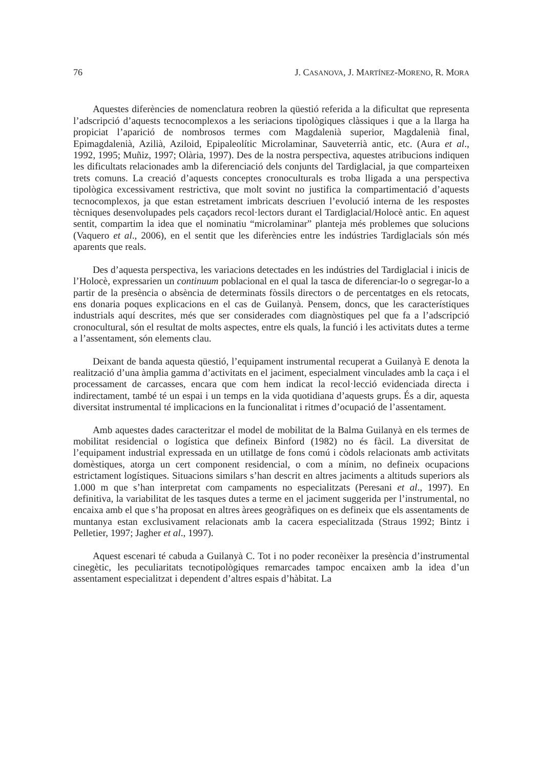76 J. CASANOVA, J. MARTÍNEZ-MORENO, R. MORA
Aquestes diferències de nomenclatura reobren la qüestió referida a la dificultat que representa l’adscripció d’aquests tecnocomplexos a les seriacions tipològiques clàssiques i que a la llarga ha propiciat l’aparició de nombrosos termes com Magdalenià superior, Magdalenià final, Epimagdalenià, Azilià, Aziloid, Epipaleolític Microlaminar, Sauveterrià antic, etc. (Aura et al., 1992, 1995; Muñiz, 1997; Olària, 1997). Des de la nostra perspectiva, aquestes atribucions indiquen les dificultats relacionades amb la diferenciació dels conjunts del Tardiglacial, ja que comparteixen trets comuns. La creació d’aquests conceptes cronoculturals es troba lligada a una perspectiva tipològica excessivament restrictiva, que molt sovint no justifica la compartimentació d’aquests tecnocomplexos, ja que estan estretament imbricats descriuen l’evolució interna de les respostes tècniques desenvolupades pels caçadors recol·lectors durant el Tardiglacial/Holocè antic. En aquest sentit, compartim la idea que el nominatiu “microlaminar” planteja més problemes que solucions (Vaquero et al., 2006), en el sentit que les diferències entre les indústries Tardiglacials són més aparents que reals.
Des d’aquesta perspectiva, les variacions detectades en les indústries del Tardiglacial i inicis de l’Holocè, expressarien un continuum poblacional en el qual la tasca de diferenciar-lo o segregar-lo a partir de la presència o absència de determinats fòssils directors o de percentatges en els retocats, ens donaria poques explicacions en el cas de Guilanyà. Pensem, doncs, que les característiques industrials aquí descrites, més que ser considerades com diagnòstiques pel que fa a l’adscripció cronocultural, són el resultat de molts aspectes, entre els quals, la funció i les activitats dutes a terme a l’assentament, són elements clau.
Deixant de banda aquesta qüestió, l’equipament instrumental recuperat a Guilanyà E denota la realització d’una àmplia gamma d’activitats en el jaciment, especialment vinculades amb la caça i el processament de carcasses, encara que com hem indicat la recol·lecció evidenciada directa i indirectament, també té un espai i un temps en la vida quotidiana d’aquests grups. És a dir, aquesta diversitat instrumental té implicacions en la funcionalitat i ritmes d’ocupació de l’assentament.
Amb aquestes dades caracteritzar el model de mobilitat de la Balma Guilanyà en els termes de mobilitat residencial o logística que defineix Binford (1982) no és fàcil. La diversitat de l’equipament industrial expressada en un utillatge de fons comú i còdols relacionats amb activitats domèstiques, atorga un cert component residencial, o com a mínim, no defineix ocupacions estrictament logístiques. Situacions similars s’han descrit en altres jaciments a altituds superiors als 1.000 m que s’han interpretat com campaments no especialitzats (Peresani et al., 1997). En definitiva, la variabilitat de les tasques dutes a terme en el jaciment suggerida per l’instrumental, no encaixa amb el que s’ha proposat en altres àrees geogràfiques on es defineix que els assentaments de muntanya estan exclusivament relacionats amb la cacera especialitzada (Straus 1992; Bintz i Pelletier, 1997; Jagher et al., 1997).
Aquest escenari té cabuda a Guilanyà C. Tot i no poder reconèixer la presència d’instrumental cinegètic, les peculiaritats tecnotipològiques remarcades tampoc encaixen amb la idea d’un assentament especialitzat i dependent d’altres espais d’hàbitat. La